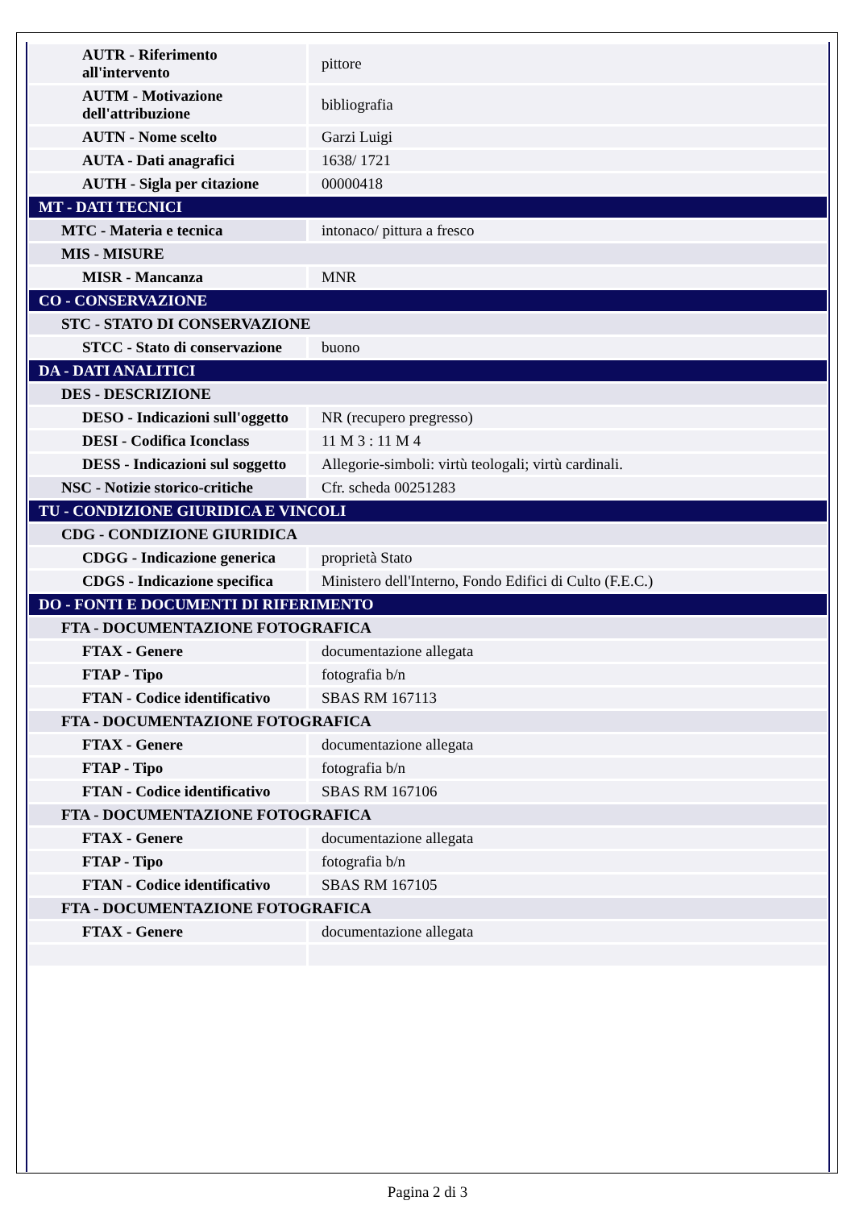| AUTR - Riferimento all'intervento | pittore |
| AUTM - Motivazione dell'attribuzione | bibliografia |
| AUTN - Nome scelto | Garzi Luigi |
| AUTA - Dati anagrafici | 1638/ 1721 |
| AUTH - Sigla per citazione | 00000418 |
| MT - DATI TECNICI | |
| MTC - Materia e tecnica | intonaco/ pittura a fresco |
| MIS - MISURE | |
| MISR - Mancanza | MNR |
| CO - CONSERVAZIONE | |
| STC - STATO DI CONSERVAZIONE | |
| STCC - Stato di conservazione | buono |
| DA - DATI ANALITICI | |
| DES - DESCRIZIONE | |
| DESO - Indicazioni sull'oggetto | NR (recupero pregresso) |
| DESI - Codifica Iconclass | 11 M 3 : 11 M 4 |
| DESS - Indicazioni sul soggetto | Allegorie-simboli: virtù teologali; virtù cardinali. |
| NSC - Notizie storico-critiche | Cfr. scheda 00251283 |
| TU - CONDIZIONE GIURIDICA E VINCOLI | |
| CDG - CONDIZIONE GIURIDICA | |
| CDGG - Indicazione generica | proprietà Stato |
| CDGS - Indicazione specifica | Ministero dell'Interno, Fondo Edifici di Culto (F.E.C.) |
| DO - FONTI E DOCUMENTI DI RIFERIMENTO | |
| FTA - DOCUMENTAZIONE FOTOGRAFICA | |
| FTAX - Genere | documentazione allegata |
| FTAP - Tipo | fotografia b/n |
| FTAN - Codice identificativo | SBAS RM 167113 |
| FTA - DOCUMENTAZIONE FOTOGRAFICA | |
| FTAX - Genere | documentazione allegata |
| FTAP - Tipo | fotografia b/n |
| FTAN - Codice identificativo | SBAS RM 167106 |
| FTA - DOCUMENTAZIONE FOTOGRAFICA | |
| FTAX - Genere | documentazione allegata |
| FTAP - Tipo | fotografia b/n |
| FTAN - Codice identificativo | SBAS RM 167105 |
| FTA - DOCUMENTAZIONE FOTOGRAFICA | |
| FTAX - Genere | documentazione allegata |
Pagina 2 di 3